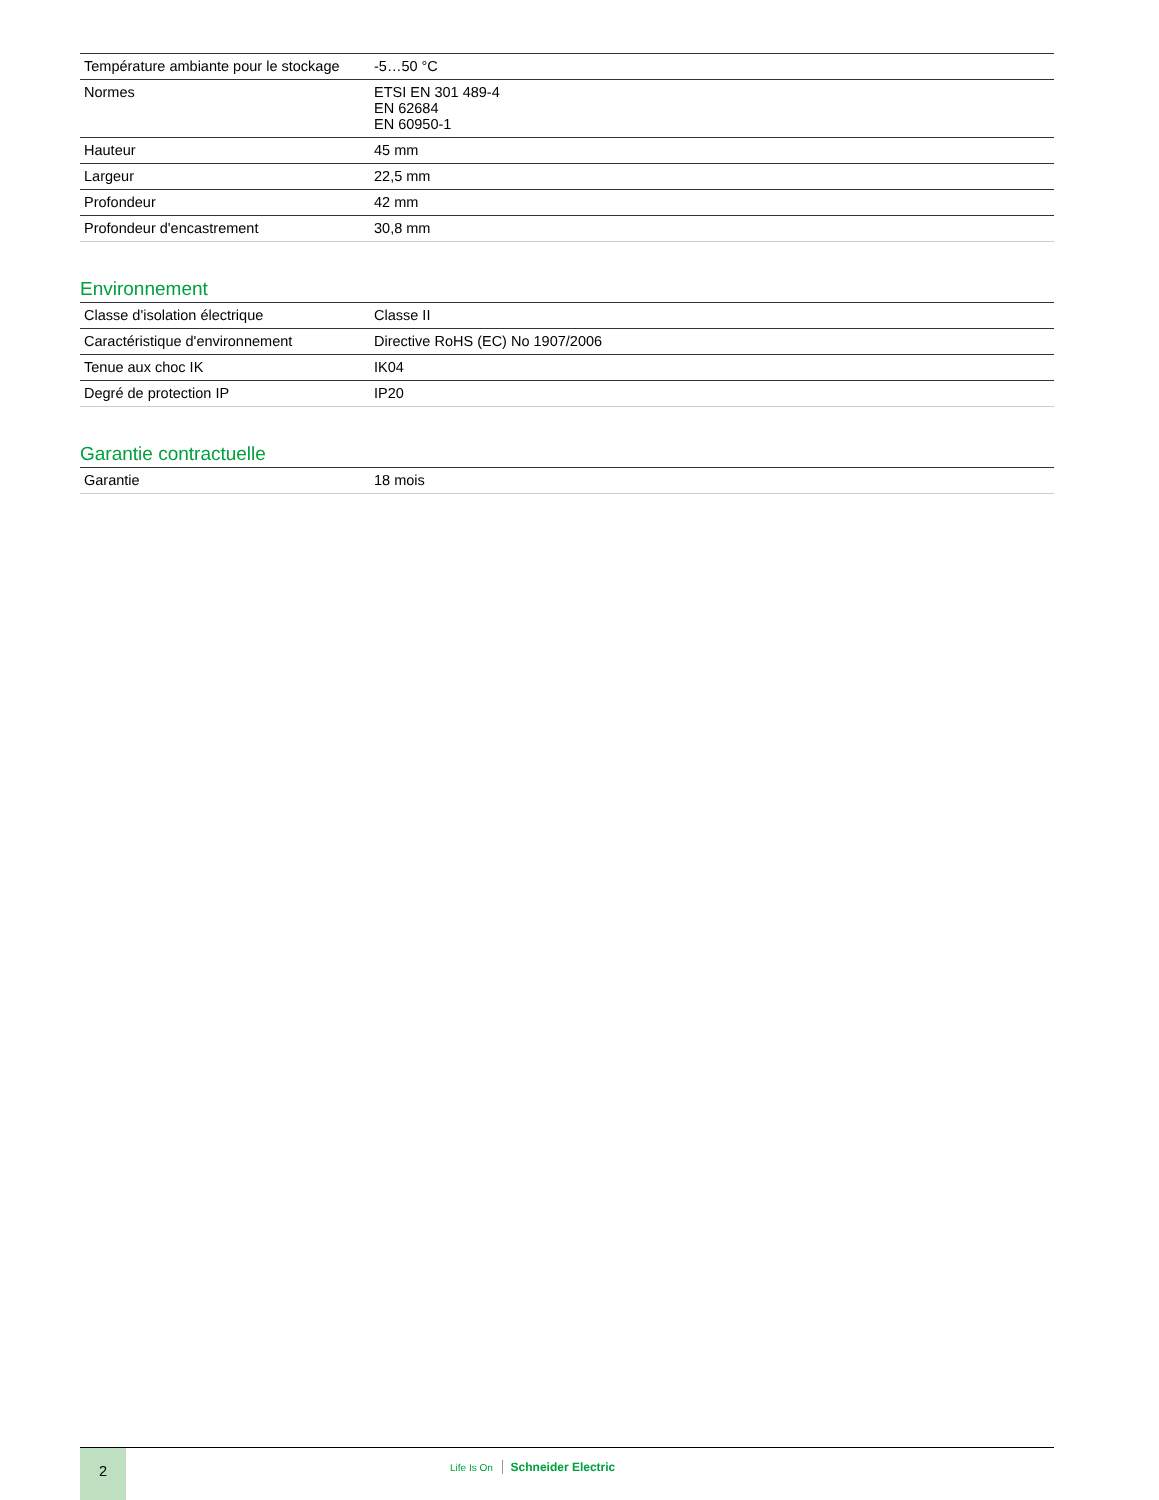| Température ambiante pour le stockage | -5…50 °C |
| Normes | ETSI EN 301 489-4 EN 62684 EN 60950-1 |
| Hauteur | 45 mm |
| Largeur | 22,5 mm |
| Profondeur | 42 mm |
| Profondeur d'encastrement | 30,8 mm |
Environnement
| Classe d'isolation électrique | Classe II |
| Caractéristique d'environnement | Directive RoHS (EC) No 1907/2006 |
| Tenue aux choc IK | IK04 |
| Degré de protection IP | IP20 |
Garantie contractuelle
| Garantie | 18 mois |
2
Life Is On Schneider Electric